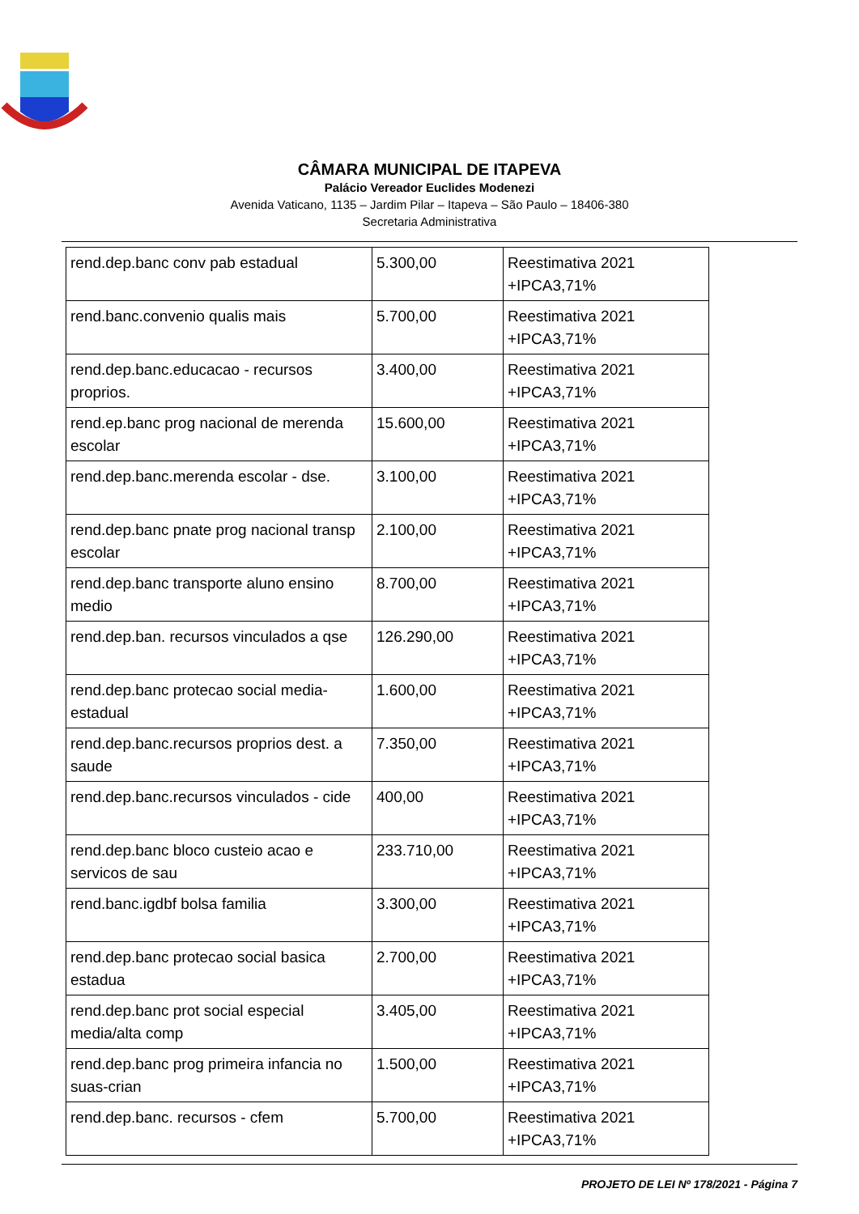CÂMARA MUNICIPAL DE ITAPEVA
Palácio Vereador Euclides Modenezi
Avenida Vaticano, 1135 – Jardim Pilar – Itapeva – São Paulo – 18406-380
Secretaria Administrativa
| rend.dep.banc conv pab estadual | 5.300,00 | Reestimativa 2021 +IPCA3,71% |
| rend.banc.convenio qualis mais | 5.700,00 | Reestimativa 2021 +IPCA3,71% |
| rend.dep.banc.educacao - recursos proprios. | 3.400,00 | Reestimativa 2021 +IPCA3,71% |
| rend.ep.banc prog nacional de merenda escolar | 15.600,00 | Reestimativa 2021 +IPCA3,71% |
| rend.dep.banc.merenda escolar - dse. | 3.100,00 | Reestimativa 2021 +IPCA3,71% |
| rend.dep.banc pnate prog nacional transp escolar | 2.100,00 | Reestimativa 2021 +IPCA3,71% |
| rend.dep.banc transporte aluno ensino medio | 8.700,00 | Reestimativa 2021 +IPCA3,71% |
| rend.dep.ban. recursos vinculados a qse | 126.290,00 | Reestimativa 2021 +IPCA3,71% |
| rend.dep.banc protecao social media-estadual | 1.600,00 | Reestimativa 2021 +IPCA3,71% |
| rend.dep.banc.recursos proprios dest. a saude | 7.350,00 | Reestimativa 2021 +IPCA3,71% |
| rend.dep.banc.recursos vinculados - cide | 400,00 | Reestimativa 2021 +IPCA3,71% |
| rend.dep.banc bloco custeio acao e servicos de sau | 233.710,00 | Reestimativa 2021 +IPCA3,71% |
| rend.banc.igdbf bolsa familia | 3.300,00 | Reestimativa 2021 +IPCA3,71% |
| rend.dep.banc protecao social basica estadua | 2.700,00 | Reestimativa 2021 +IPCA3,71% |
| rend.dep.banc prot social especial media/alta comp | 3.405,00 | Reestimativa 2021 +IPCA3,71% |
| rend.dep.banc prog primeira infancia no suas-crian | 1.500,00 | Reestimativa 2021 +IPCA3,71% |
| rend.dep.banc. recursos - cfem | 5.700,00 | Reestimativa 2021 +IPCA3,71% |
PROJETO DE LEI Nº 178/2021 - Página 7